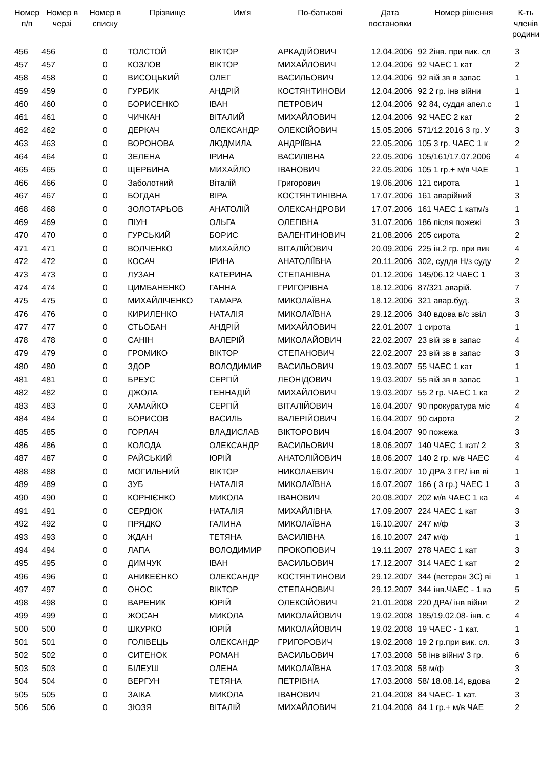| Номер п/п | Номер в черзі | Номер в списку | Прізвище | Им'я | По-батькові | Дата постановки | Номер рішення | К-ть членів родини |
| --- | --- | --- | --- | --- | --- | --- | --- | --- |
| 456 | 456 | 0 | ТОЛСТОЙ | ВІКТОР | АРКАДІЙОВИЧ | 12.04.2006 | 92 2інв. при вик. сл | 3 |
| 457 | 457 | 0 | КОЗЛОВ | ВІКТОР | МИХАЙЛОВИЧ | 12.04.2006 | 92 ЧАЕС 1 кат | 2 |
| 458 | 458 | 0 | ВИСОЦЬКИЙ | ОЛЕГ | ВАСИЛЬОВИЧ | 12.04.2006 | 92 вій зв в запас | 1 |
| 459 | 459 | 0 | ГУРБИК | АНДРІЙ | КОСТЯНТИНОВИ | 12.04.2006 | 92 2 гр. інв війни | 1 |
| 460 | 460 | 0 | БОРИСЕНКО | ІВАН | ПЕТРОВИЧ | 12.04.2006 | 92 84, суддя апел.с | 1 |
| 461 | 461 | 0 | ЧИЧКАН | ВІТАЛИЙ | МИХАЙЛОВИЧ | 12.04.2006 | 92 ЧАЕС 2 кат | 2 |
| 462 | 462 | 0 | ДЕРКАЧ | ОЛЕКСАНДР | ОЛЕКСІЙОВИЧ | 15.05.2006 | 571/12.2016 3 гр. У | 3 |
| 463 | 463 | 0 | ВОРОНОВА | ЛЮДМИЛА | АНДРІЇВНА | 22.05.2006 | 105 3 гр. ЧАЕС 1 к | 2 |
| 464 | 464 | 0 | ЗЕЛЕНА | ІРИНА | ВАСИЛІВНА | 22.05.2006 | 105/161/17.07.2006 | 4 |
| 465 | 465 | 0 | ЩЕРБИНА | МИХАЙЛО | ІВАНОВИЧ | 22.05.2006 | 105 1 гр.+ м/в ЧАЕ | 1 |
| 466 | 466 | 0 | Заболотний | Віталій | Григорович | 19.06.2006 | 121 сирота | 1 |
| 467 | 467 | 0 | БОГДАН | ВІРА | КОСТЯНТИНІВНА | 17.07.2006 | 161 аварійний | 3 |
| 468 | 468 | 0 | ЗОЛОТАРЬОВ | АНАТОЛІЙ | ОЛЕКСАНДРОВИ | 17.07.2006 | 161 ЧАЕС 1 катм/з | 1 |
| 469 | 469 | 0 | ПІУН | ОЛЬГА | ОЛЕГІВНА | 31.07.2006 | 186 після пожежі | 3 |
| 470 | 470 | 0 | ГУРСЬКИЙ | БОРИС | ВАЛЕНТИНОВИЧ | 21.08.2006 | 205 сирота | 2 |
| 471 | 471 | 0 | ВОЛЧЕНКО | МИХАЙЛО | ВІТАЛІЙОВИЧ | 20.09.2006 | 225 ін.2 гр. при вик | 4 |
| 472 | 472 | 0 | КОСАЧ | ІРИНА | АНАТОЛІЇВНА | 20.11.2006 | 302, суддя Н/з суду | 2 |
| 473 | 473 | 0 | ЛУЗАН | КАТЕРИНА | СТЕПАНІВНА | 01.12.2006 | 145/06.12 ЧАЕС 1 | 3 |
| 474 | 474 | 0 | ЦИМБАНЕНКО | ГАННА | ГРИГОРІВНА | 18.12.2006 | 87/321 аварій. | 7 |
| 475 | 475 | 0 | МИХАЙЛІЧЕНКО | ТАМАРА | МИКОЛАЇВНА | 18.12.2006 | 321 авар.буд. | 3 |
| 476 | 476 | 0 | КИРИЛЕНКО | НАТАЛІЯ | МИКОЛАЇВНА | 29.12.2006 | 340 вдова в/с звіл | 3 |
| 477 | 477 | 0 | СТЬОБАН | АНДРІЙ | МИХАЙЛОВИЧ | 22.01.2007 | 1 сирота | 1 |
| 478 | 478 | 0 | САНІН | ВАЛЕРІЙ | МИКОЛАЙОВИЧ | 22.02.2007 | 23 вій зв в запас | 4 |
| 479 | 479 | 0 | ГРОМИКО | ВІКТОР | СТЕПАНОВИЧ | 22.02.2007 | 23 вій зв в запас | 3 |
| 480 | 480 | 0 | ЗДОР | ВОЛОДИМИР | ВАСИЛЬОВИЧ | 19.03.2007 | 55 ЧАЕС 1 кат | 1 |
| 481 | 481 | 0 | БРЕУС | СЕРГІЙ | ЛЕОНІДОВИЧ | 19.03.2007 | 55 вій зв в запас | 1 |
| 482 | 482 | 0 | ДЖОЛА | ГЕННАДІЙ | МИХАЙЛОВИЧ | 19.03.2007 | 55 2 гр. ЧАЕС 1 ка | 2 |
| 483 | 483 | 0 | ХАМАЙКО | СЕРГІЙ | ВІТАЛІЙОВИЧ | 16.04.2007 | 90 прокуратура міс | 4 |
| 484 | 484 | 0 | БОРИСОВ | ВАСИЛЬ | ВАЛЕРІЙОВИЧ | 16.04.2007 | 90 сирота | 2 |
| 485 | 485 | 0 | ГОРЛАЧ | ВЛАДИСЛАВ | ВІКТОРОВИЧ | 16.04.2007 | 90 пожежа | 3 |
| 486 | 486 | 0 | КОЛОДА | ОЛЕКСАНДР | ВАСИЛЬОВИЧ | 18.06.2007 | 140 ЧАЕС 1 кат/ 2 | 3 |
| 487 | 487 | 0 | РАЙСЬКИЙ | ЮРІЙ | АНАТОЛІЙОВИЧ | 18.06.2007 | 140 2 гр. м/в ЧАЕС | 4 |
| 488 | 488 | 0 | МОГИЛЬНИЙ | ВІКТОР | НИКОЛАЕВИЧ | 16.07.2007 | 10 ДРА 3 ГР./ інв ві | 1 |
| 489 | 489 | 0 | ЗУБ | НАТАЛІЯ | МИКОЛАЇВНА | 16.07.2007 | 166 ( 3 гр.) ЧАЕС 1 | 3 |
| 490 | 490 | 0 | КОРНІЄНКО | МИКОЛА | ІВАНОВИЧ | 20.08.2007 | 202 м/в ЧАЕС 1 ка | 4 |
| 491 | 491 | 0 | СЕРДЮК | НАТАЛІЯ | МИХАЙЛІВНА | 17.09.2007 | 224 ЧАЕС 1 кат | 3 |
| 492 | 492 | 0 | ПРЯДКО | ГАЛИНА | МИКОЛАЇВНА | 16.10.2007 | 247 м/ф | 3 |
| 493 | 493 | 0 | ЖДАН | ТЕТЯНА | ВАСИЛІВНА | 16.10.2007 | 247 м/ф | 1 |
| 494 | 494 | 0 | ЛАПА | ВОЛОДИМИР | ПРОКОПОВИЧ | 19.11.2007 | 278 ЧАЕС 1 кат | 3 |
| 495 | 495 | 0 | ДИМЧУК | ІВАН | ВАСИЛЬОВИЧ | 17.12.2007 | 314 ЧАЕС 1 кат | 2 |
| 496 | 496 | 0 | АНИКЕЄНКО | ОЛЕКСАНДР | КОСТЯНТИНОВИ | 29.12.2007 | 344 (ветеран ЗС) ві | 1 |
| 497 | 497 | 0 | ОНОС | ВІКТОР | СТЕПАНОВИЧ | 29.12.2007 | 344 інв.ЧАЕС - 1 ка | 5 |
| 498 | 498 | 0 | ВАРЕНИК | ЮРІЙ | ОЛЕКСІЙОВИЧ | 21.01.2008 | 220 ДРА/ інв війни | 2 |
| 499 | 499 | 0 | ЖОСАН | МИКОЛА | МИКОЛАЙОВИЧ | 19.02.2008 | 185/19.02.08- інв. с | 4 |
| 500 | 500 | 0 | ШКУРКО | ЮРІЙ | МИКОЛАЙОВИЧ | 19.02.2008 | 19 ЧАЕС - 1 кат. | 1 |
| 501 | 501 | 0 | ГОЛІВЕЦЬ | ОЛЕКСАНДР | ГРИГОРОВИЧ | 19.02.2008 | 19 2 гр.при вик. сл. | 3 |
| 502 | 502 | 0 | СИТЕНОК | РОМАН | ВАСИЛЬОВИЧ | 17.03.2008 | 58 інв війни/ 3 гр. | 6 |
| 503 | 503 | 0 | БІЛЕУШ | ОЛЕНА | МИКОЛАЇВНА | 17.03.2008 | 58 м/ф | 3 |
| 504 | 504 | 0 | ВЕРГУН | ТЕТЯНА | ПЕТРІВНА | 17.03.2008 | 58/ 18.08.14, вдова | 2 |
| 505 | 505 | 0 | ЗАІКА | МИКОЛА | ІВАНОВИЧ | 21.04.2008 | 84 ЧАЕС- 1 кат. | 3 |
| 506 | 506 | 0 | ЗЮЗЯ | ВІТАЛІЙ | МИХАЙЛОВИЧ | 21.04.2008 | 84 1 гр.+ м/в ЧАЕ | 2 |